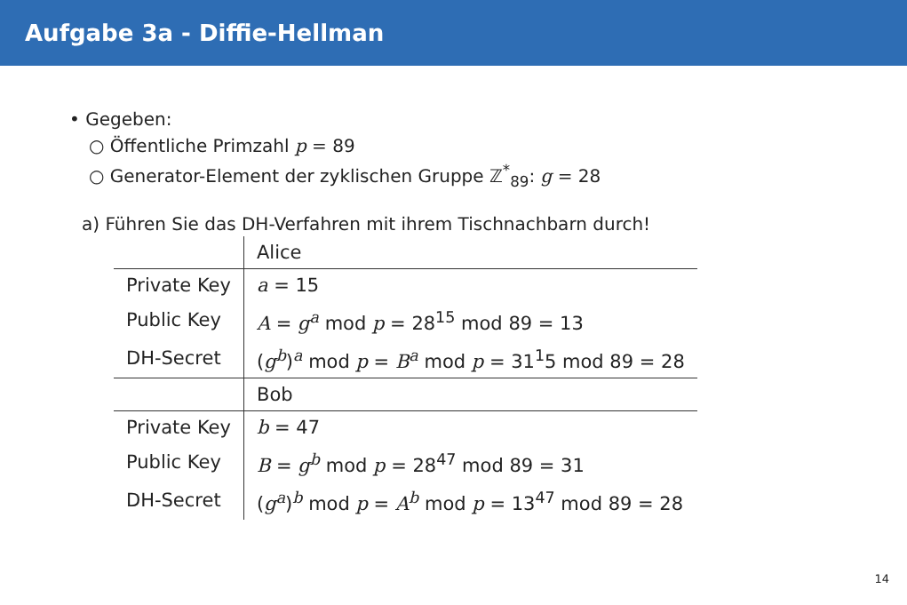Aufgabe 3a - Diffie-Hellman
• Gegeben:
○ Öffentliche Primzahl p = 89
○ Generator-Element der zyklischen Gruppe ℤ<sup>*</sup><sub>89</sub>: g = 28
a) Führen Sie das DH-Verfahren mit ihrem Tischnachbarn durch!
| | Alice |
| Private Key | a = 15 |
| Public Key | A = g<sup>a</sup> mod p = 28<sup>15</sup> mod 89 = 13 |
| DH-Secret | ( g<sup>b</sup> )<sup>a</sup> mod p = B<sup>a</sup> mod p = 31<sup>1</sup>5 mod 89 = 28 |
| | Bob |
| Private Key | b = 47 |
| Public Key | B = g<sup>b</sup> mod p = 28<sup>47</sup> mod 89 = 31 |
| DH-Secret | ( g<sup>a</sup> )<sup>b</sup> mod p = A<sup>b</sup> mod p = 13<sup>47</sup> mod 89 = 28 |
14